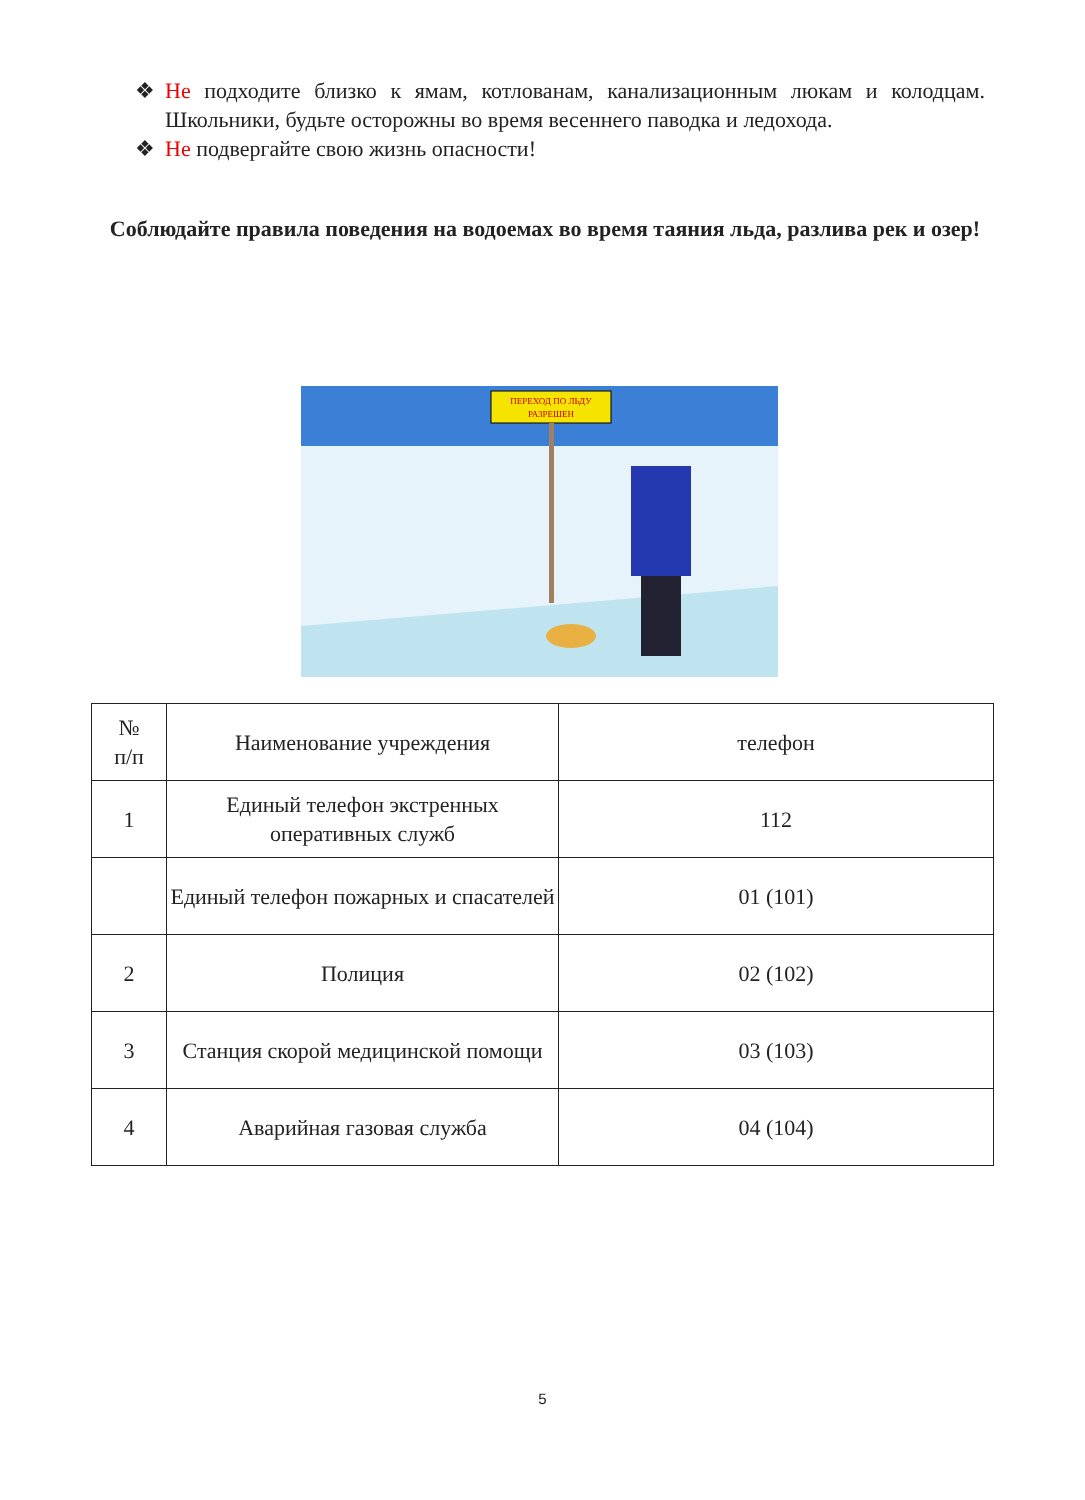❖ Не подходите близко к ямам, котлованам, канализационным люкам и колодцам. Школьники, будьте осторожны во время весеннего паводка и ледохода.
❖ Не подвергайте свою жизнь опасности!
Соблюдайте правила поведения на водоемах во время таяния льда, разлива рек и озер!
ПЕРЕХОД ПО ЛЬДУ
РАЗРЕШЕН
| № п/п | Наименование учреждения | телефон |
| --- | --- | --- |
| 1 | Единый телефон экстренных оперативных служб | 112 |
| | Единый телефон пожарных и спасателей | 01 (101) |
| 2 | Полиция | 02 (102) |
| 3 | Станция скорой медицинской помощи | 03 (103) |
| 4 | Аварийная газовая служба | 04 (104) |
5